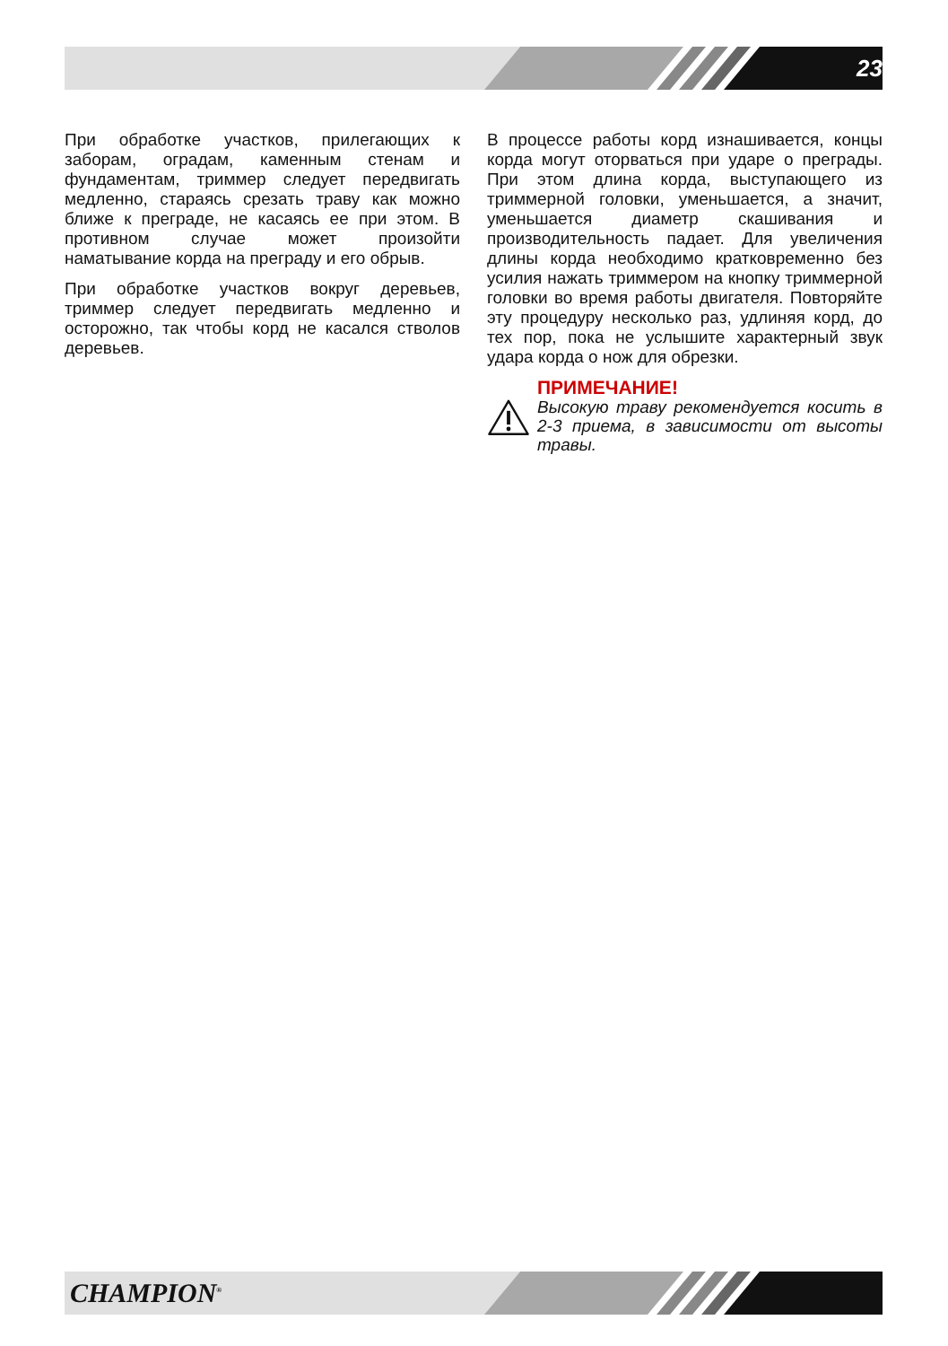23
При обработке участков, прилегающих к заборам, оградам, каменным стенам и фундаментам, триммер следует передвигать медленно, стараясь срезать траву как можно ближе к преграде, не касаясь ее при этом. В противном случае может произойти наматывание корда на преграду и его обрыв.
При обработке участков вокруг деревьев, триммер следует передвигать медленно и осторожно, так чтобы корд не касался стволов деревьев.
В процессе работы корд изнашивается, концы корда могут оторваться при ударе о преграды. При этом длина корда, выступающего из триммерной головки, уменьшается, а значит, уменьшается диаметр скашивания и производительность падает. Для увеличения длины корда необходимо кратковременно без усилия нажать триммером на кнопку триммерной головки во время работы двигателя. Повторяйте эту процедуру несколько раз, удлиняя корд, до тех пор, пока не услышите характерный звук удара корда о нож для обрезки.
ПРИМЕЧАНИЕ!
Высокую траву рекомендуется косить в 2-3 приема, в зависимости от высоты травы.
CHAMPION<sup>®</sup>